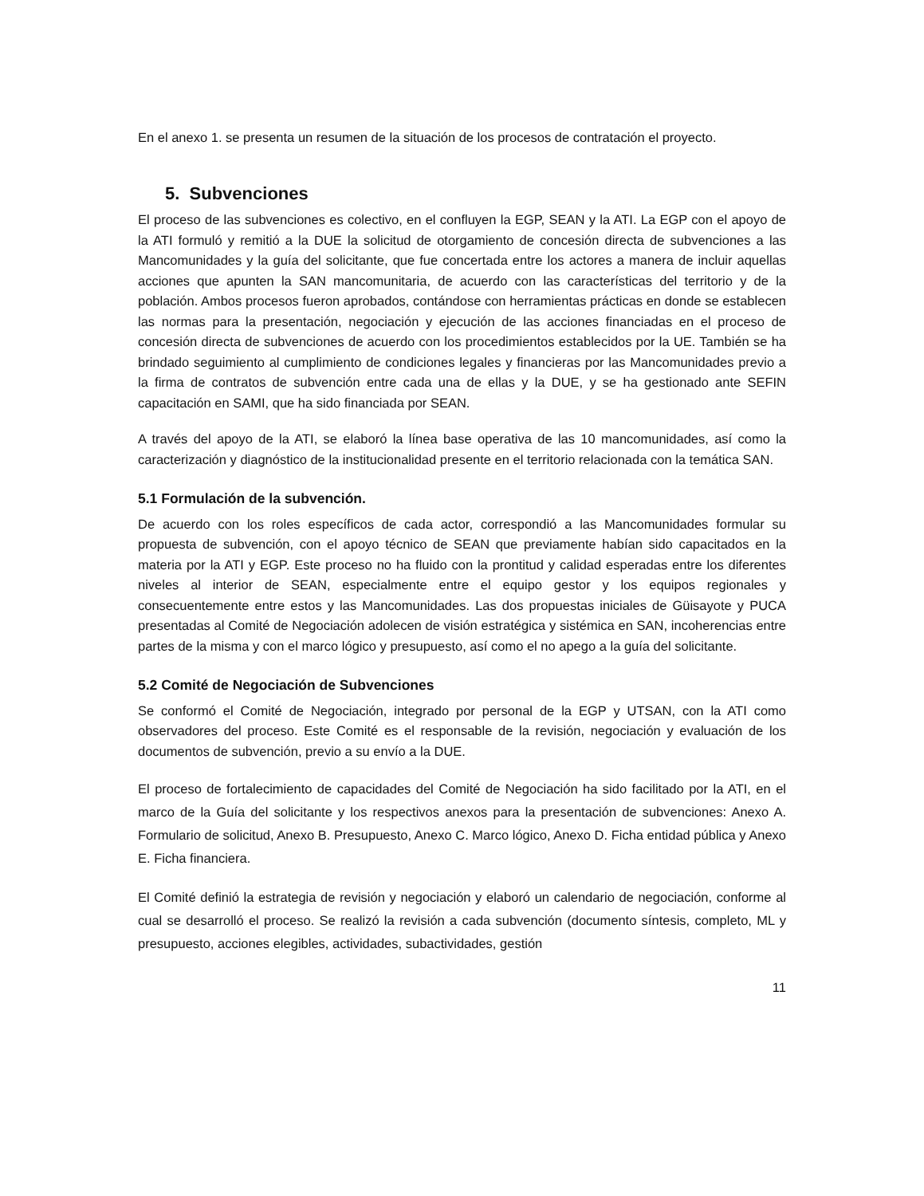En el anexo 1. se presenta un resumen de la situación de los procesos de contratación el proyecto.
5. Subvenciones
El proceso de las subvenciones es colectivo, en el confluyen la EGP, SEAN y la ATI. La EGP con el apoyo de la ATI formuló y remitió a la DUE la solicitud de otorgamiento de concesión directa de subvenciones a las Mancomunidades y la guía del solicitante, que fue concertada entre los actores a manera de incluir aquellas acciones que apunten la SAN mancomunitaria, de acuerdo con las características del territorio y de la población. Ambos procesos fueron aprobados, contándose con herramientas prácticas en donde se establecen las normas para la presentación, negociación y ejecución de las acciones financiadas en el proceso de concesión directa de subvenciones de acuerdo con los procedimientos establecidos por la UE. También se ha brindado seguimiento al cumplimiento de condiciones legales y financieras por las Mancomunidades previo a la firma de contratos de subvención entre cada una de ellas y la DUE, y se ha gestionado ante SEFIN capacitación en SAMI, que ha sido financiada por SEAN.
A través del apoyo de la ATI, se elaboró la línea base operativa de las 10 mancomunidades, así como la caracterización y diagnóstico de la institucionalidad presente en el territorio relacionada con la temática SAN.
5.1 Formulación de la subvención.
De acuerdo con los roles específicos de cada actor, correspondió a las Mancomunidades formular su propuesta de subvención, con el apoyo técnico de SEAN que previamente habían sido capacitados en la materia por la ATI y EGP. Este proceso no ha fluido con la prontitud y calidad esperadas entre los diferentes niveles al interior de SEAN, especialmente entre el equipo gestor y los equipos regionales y consecuentemente entre estos y las Mancomunidades. Las dos propuestas iniciales de Güisayote y PUCA presentadas al Comité de Negociación adolecen de visión estratégica y sistémica en SAN, incoherencias entre partes de la misma y con el marco lógico y presupuesto, así como el no apego a la guía del solicitante.
5.2 Comité de Negociación de Subvenciones
Se conformó el Comité de Negociación, integrado por personal de la EGP y UTSAN, con la ATI como observadores del proceso. Este Comité es el responsable de la revisión, negociación y evaluación de los documentos de subvención, previo a su envío a la DUE.
El proceso de fortalecimiento de capacidades del Comité de Negociación ha sido facilitado por la ATI, en el marco de la Guía del solicitante y los respectivos anexos para la presentación de subvenciones: Anexo A. Formulario de solicitud, Anexo B. Presupuesto, Anexo C. Marco lógico, Anexo D. Ficha entidad pública y Anexo E. Ficha financiera.
El Comité definió la estrategia de revisión y negociación y elaboró un calendario de negociación, conforme al cual se desarrolló el proceso. Se realizó la revisión a cada subvención (documento síntesis, completo, ML y presupuesto, acciones elegibles, actividades, subactividades, gestión
11